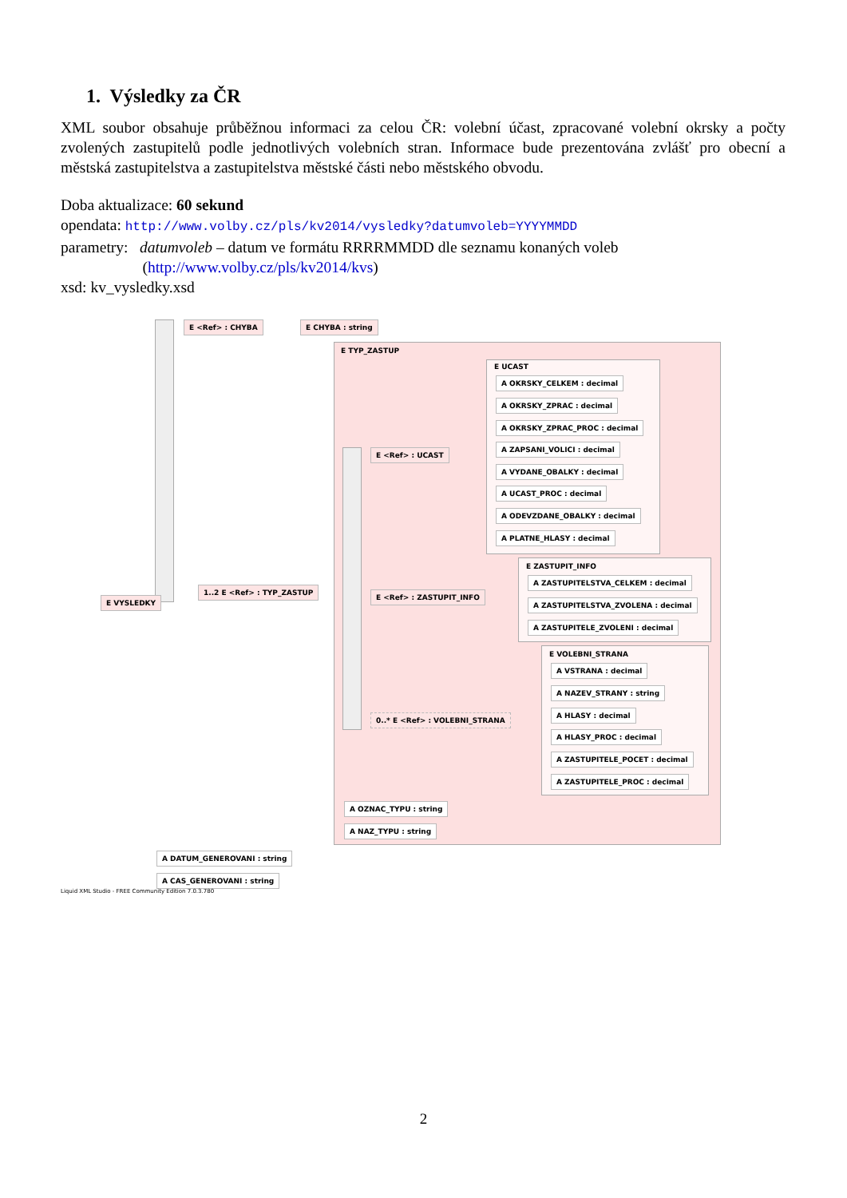1. Výsledky za ČR
XML soubor obsahuje průběžnou informaci za celou ČR: volební účast, zpracované volební okrsky a počty zvolených zastupitelů podle jednotlivých volebních stran. Informace bude prezentována zvlášť pro obecní a městská zastupitelstva a zastupitelstva městské části nebo městského obvodu.
Doba aktualizace: 60 sekund
opendata: http://www.volby.cz/pls/kv2014/vysledky?datumvoleb=YYYYMMDD
parametry: datumvoleb – datum ve formátu RRRRMMDD dle seznamu konaných voleb
(http://www.volby.cz/pls/kv2014/kvs)
xsd: kv_vysledky.xsd
E <Ref> : CHYBA E CHYBA : string
E TYP_ZASTUP
E UCAST
A OKRSKY_CELKEM : decimal
A OKRSKY_ZPRAC : decimal
A OKRSKY_ZPRAC_PROC : decimal
A ZAPSANI_VOLICI : decimal
A VYDANE_OBALKY : decimal
A UCAST_PROC : decimal
A ODEVZDANE_OBALKY : decimal
A PLATNE_HLASY : decimal
E <Ref> : UCAST
E ZASTUPIT_INFO
A ZASTUPITELSTVA_CELKEM : decimal
A ZASTUPITELSTVA_ZVOLENA : decimal
A ZASTUPITELE_ZVOLENI : decimal
E VYSLEDKY
1..2 E <Ref> : TYP_ZASTUP
E <Ref> : ZASTUPIT_INFO
E VOLEBNI_STRANA
A VSTRANA : decimal
A NAZEV_STRANY : string
A HLASY : decimal
A HLASY_PROC : decimal
A ZASTUPITELE_POCET : decimal
A ZASTUPITELE_PROC : decimal
0..* E <Ref> : VOLEBNI_STRANA
A OZNAC_TYPU : string
A NAZ_TYPU : string
A DATUM_GENEROVANI : string
A CAS_GENEROVANI : string
Liquid XML Studio - FREE Community Edition 7.0.3.780
2